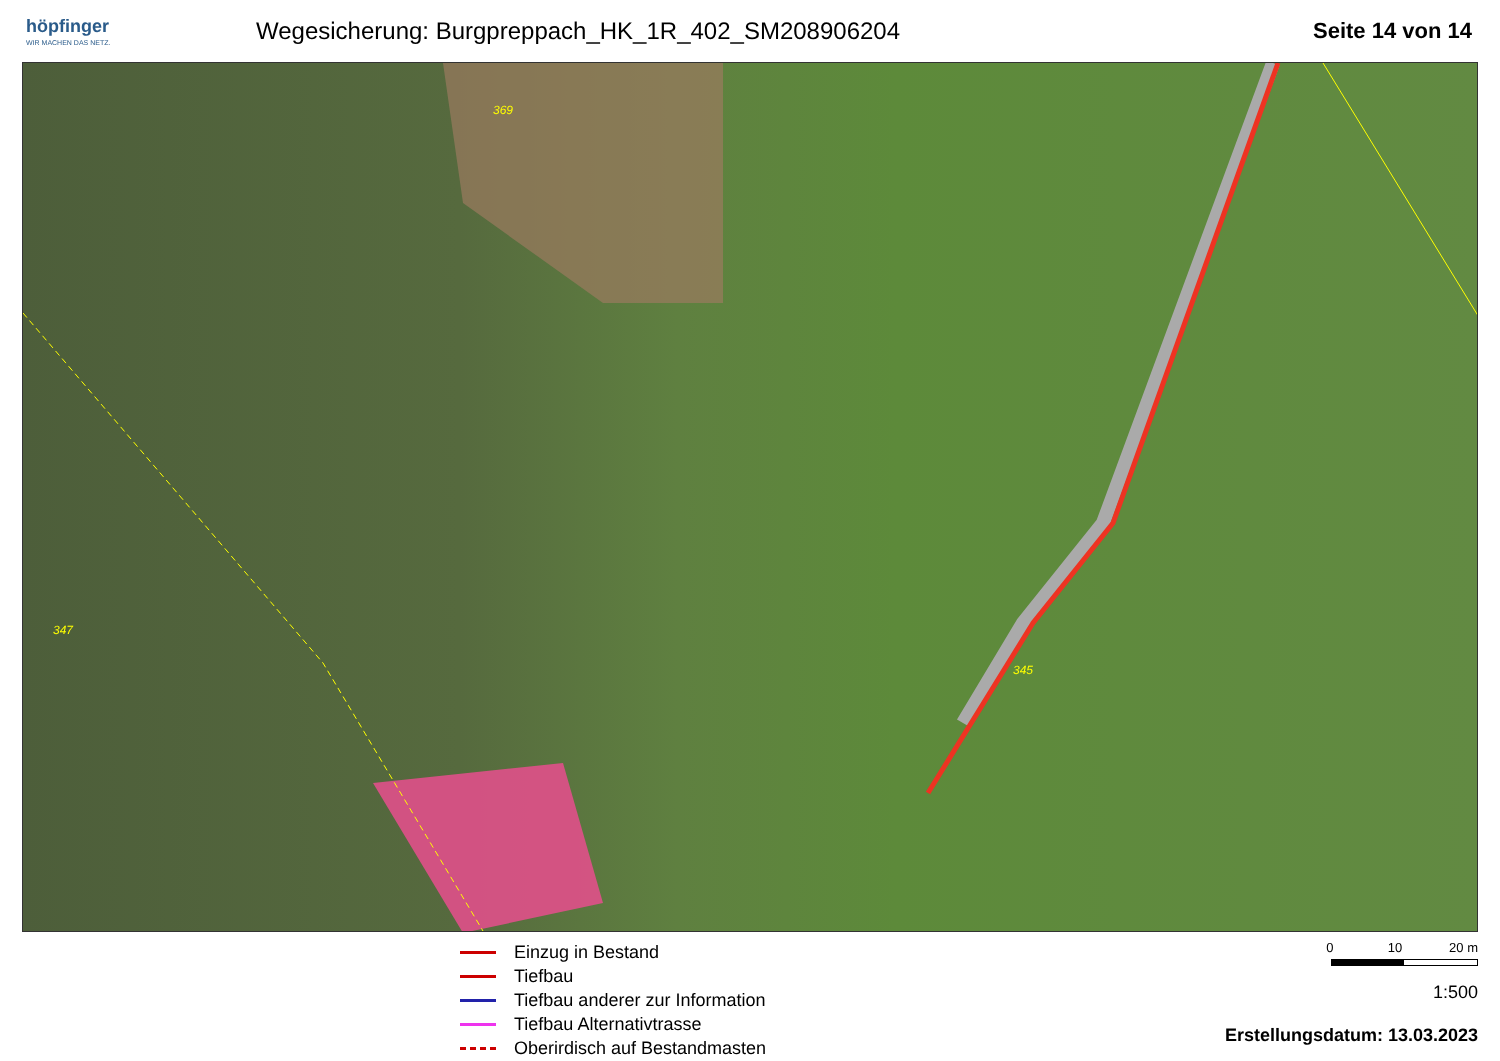höpfinger
WIR MACHEN DAS NETZ.
Wegesicherung: Burgpreppach_HK_1R_402_SM208906204
Seite 14 von 14
369
347
345
Einzug in Bestand
Tiefbau
Tiefbau anderer zur Information
Tiefbau Alternativtrasse
Oberirdisch auf Bestandmasten
0 10 20 m
1:500
Erstellungsdatum: 13.03.2023